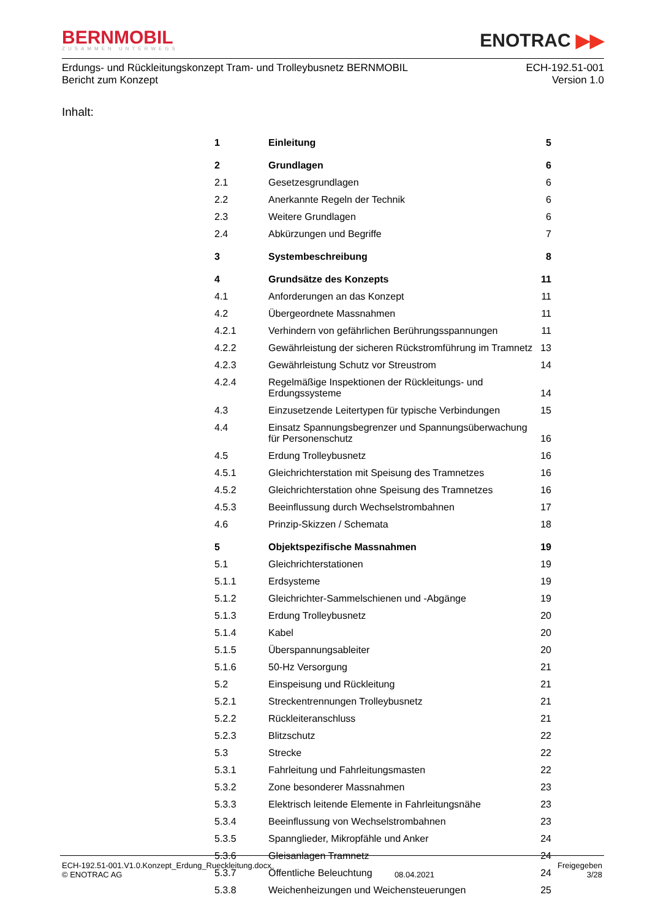BERNMOBIL
ZUSAMMEN UNTERWEGS
ENOTRAC ▶▶
Erdungs- und Rückleitungskonzept Tram- und Trolleybusnetz BERNMOBIL
Bericht zum Konzept
ECH-192.51-001
Version 1.0
Inhalt:
| 1 | Einleitung | 5 |
| 2 | Grundlagen | 6 |
| 2.1 | Gesetzesgrundlagen | 6 |
| 2.2 | Anerkannte Regeln der Technik | 6 |
| 2.3 | Weitere Grundlagen | 6 |
| 2.4 | Abkürzungen und Begriffe | 7 |
| 3 | Systembeschreibung | 8 |
| 4 | Grundsätze des Konzepts | 11 |
| 4.1 | Anforderungen an das Konzept | 11 |
| 4.2 | Übergeordnete Massnahmen | 11 |
| 4.2.1 | Verhindern von gefährlichen Berührungsspannungen | 11 |
| 4.2.2 | Gewährleistung der sicheren Rückstromführung im Tramnetz | 13 |
| 4.2.3 | Gewährleistung Schutz vor Streustrom | 14 |
| 4.2.4 | Regelmäßige Inspektionen der Rückleitungs- und Erdungssysteme | 14 |
| 4.3 | Einzusetzende Leitertypen für typische Verbindungen | 15 |
| 4.4 | Einsatz Spannungsbegrenzer und Spannungsüberwachung für Personenschutz | 16 |
| 4.5 | Erdung Trolleybusnetz | 16 |
| 4.5.1 | Gleichrichterstation mit Speisung des Tramnetzes | 16 |
| 4.5.2 | Gleichrichterstation ohne Speisung des Tramnetzes | 16 |
| 4.5.3 | Beeinflussung durch Wechselstrombahnen | 17 |
| 4.6 | Prinzip-Skizzen / Schemata | 18 |
| 5 | Objektspezifische Massnahmen | 19 |
| 5.1 | Gleichrichterstationen | 19 |
| 5.1.1 | Erdsysteme | 19 |
| 5.1.2 | Gleichrichter-Sammelschienen und -Abgänge | 19 |
| 5.1.3 | Erdung Trolleybusnetz | 20 |
| 5.1.4 | Kabel | 20 |
| 5.1.5 | Überspannungsableiter | 20 |
| 5.1.6 | 50-Hz Versorgung | 21 |
| 5.2 | Einspeisung und Rückleitung | 21 |
| 5.2.1 | Streckentrennungen Trolleybusnetz | 21 |
| 5.2.2 | Rückleiteranschluss | 21 |
| 5.2.3 | Blitzschutz | 22 |
| 5.3 | Strecke | 22 |
| 5.3.1 | Fahrleitung und Fahrleitungsmasten | 22 |
| 5.3.2 | Zone besonderer Massnahmen | 23 |
| 5.3.3 | Elektrisch leitende Elemente in Fahrleitungsnähe | 23 |
| 5.3.4 | Beeinflussung von Wechselstrombahnen | 23 |
| 5.3.5 | Spannglieder, Mikropfähle und Anker | 24 |
| 5.3.6 | Gleisanlagen Tramnetz | 24 |
| 5.3.7 | Öffentliche Beleuchtung | 24 |
| 5.3.8 | Weichenheizungen und Weichensteuerungen | 25 |
ECH-192.51-001.V1.0.Konzept_Erdung_Rueckleitung.docx
© ENOTRAC AG
08.04.2021 Freigegeben
3/28